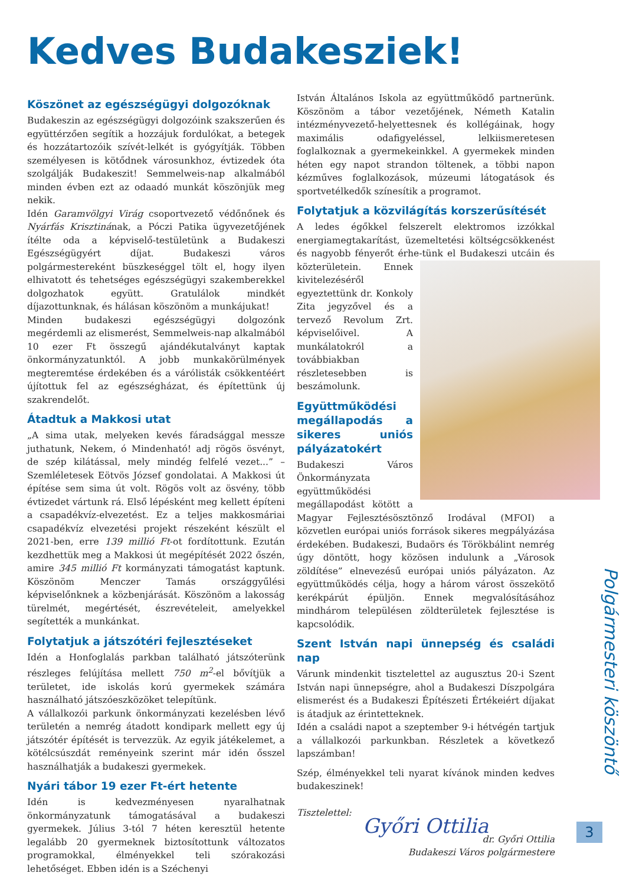Kedves Budakesziek!
Köszönet az egészségügyi dolgozóknak
Budakeszin az egészségügyi dolgozóink szakszerűen és együttérzően segítik a hozzájuk fordulókat, a betegek és hozzátartozóik szívét-lelkét is gyógyítják. Többen személyesen is kötődnek városunkhoz, évtizedek óta szolgálják Budakeszit! Semmelweis-nap alkalmából minden évben ezt az odaadó munkát köszönjük meg nekik.
Idén Garamvölgyi Virág csoportvezető védőnőnek és Nyárfás Krisztinának, a Póczi Patika ügyvezetőjének ítélte oda a képviselő-testületünk a Budakeszi Egészségügyért díjat. Budakeszi város polgármestereként büszkeséggel tölt el, hogy ilyen elhivatott és tehetséges egészségügyi szakemberekkel dolgozhatok együtt. Gratulálok mindkét díjazottunknak, és hálásan köszönöm a munkájukat!
Minden budakeszi egészségügyi dolgozónk megérdemli az elismerést, Semmelweis-nap alkalmából 10 ezer Ft összegű ajándékutalványt kaptak önkormányzatunktól. A jobb munkakörülmények megteremtése érdekében és a várólisták csökkentéért újítottuk fel az egészségházat, és építettünk új szakrendelőt.
Átadtuk a Makkosi utat
„A sima utak, melyeken kevés fáradsággal messze juthatunk, Nekem, ó Mindenható! adj rögös ösvényt, de szép kilátással, mely mindég felfelé vezet...” – Szemléletesek Eötvös József gondolatai. A Makkosi út építése sem sima út volt. Rögös volt az ösvény, több évtizedet vártunk rá. Első lépésként meg kellett építeni a csapadékvíz-elvezetést. Ez a teljes makkosmáriai csapadékvíz elvezetési projekt részeként készült el 2021-ben, erre 139 millió Ft-ot fordítottunk. Ezután kezdhettük meg a Makkosi út megépítését 2022 őszén, amire 345 millió Ft kormányzati támogatást kaptunk. Köszönöm Menczer Tamás országgyűlési képviselőnknek a közbenjárását. Köszönöm a lakosság türelmét, megértését, észrevételeit, amelyekkel segítették a munkánkat.
Folytatjuk a játszótéri fejlesztéseket
Idén a Honfoglalás parkban található játszóterünk részleges felújítása mellett 750 m<sup>2</sup>-el bővítjük a területet, ide iskolás korú gyermekek számára használható játszóeszközöket telepítünk.
A vállalkozói parkunk önkormányzati kezelésben lévő területén a nemrég átadott kondipark mellett egy új játszótér építését is tervezzük. Az egyik játékelemet, a kötélcsúszdát reményeink szerint már idén ősszel használhatják a budakeszi gyermekek.
Nyári tábor 19 ezer Ft-ért hetente
Idén is kedvezményesen nyaralhatnak önkormányzatunk támogatásával a budakeszi gyermekek. Július 3-tól 7 héten keresztül hetente legalább 20 gyermeknek biztosítottunk változatos programokkal, élményekkel teli szórakozási lehetőséget. Ebben idén is a Széchenyi
István Általános Iskola az együttműködő partnerünk. Köszönöm a tábor vezetőjének, Németh Katalin intézményvezető-helyettesnek és kollégáinak, hogy maximális odafigyeléssel, lelkiismeretesen foglalkoznak a gyermekeinkkel. A gyermekek minden héten egy napot strandon töltenek, a többi napon kézműves foglalkozások, múzeumi látogatások és sportvetélkedők színesítik a programot.
Folytatjuk a közvilágítás korszerűsítését
A ledes égőkkel felszerelt elektromos izzókkal energiamegtakarítást, üzemeltetési költségcsökkenést és nagyobb fényerőt érhe- tünk el Budakeszi utcáin és közterületein. Ennek kivitelezéséről egyeztettünk dr. Konkoly Zita jegyzővel és a tervező Revolum Zrt. képviselőivel. A munkálatokról a továbbiakban részletesebben is beszámolunk.
Együttműködési megállapodás a sikeres uniós pályázatokért
Budakeszi Város Önkormányzata együttműködési megállapodást kötött a Magyar Fejlesztésösztönző Irodával (MFOI) a közvetlen európai uniós források sikeres megpályázása érdekében. Budakeszi, Budaörs és Törökbálint nemrég úgy döntött, hogy közösen indulunk a „Városok zöldítése” elnevezésű európai uniós pályázaton. Az együttműködés célja, hogy a három várost összekötő kerékpárút épüljön. Ennek megvalósításához mindhárom településen zöldterületek fejlesztése is kapcsolódik.
Szent István napi ünnepség és családi nap
Várunk mindenkit tisztelettel az augusztus 20-i Szent István napi ünnepségre, ahol a Budakeszi Díszpolgára elismerést és a Budakeszi Építészeti Értékeiért díjakat is átadjuk az érintetteknek.
Idén a családi napot a szeptember 9-i hétvégén tartjuk a vállalkozói parkunkban. Részletek a következő lapszámban!
Szép, élményekkel teli nyarat kívánok minden kedves budakeszinek!
Tisztelettel:
Győri Ottilia
dr. Győri Ottilia
Budakeszi Város polgármestere
Polgármesteri köszöntő
3